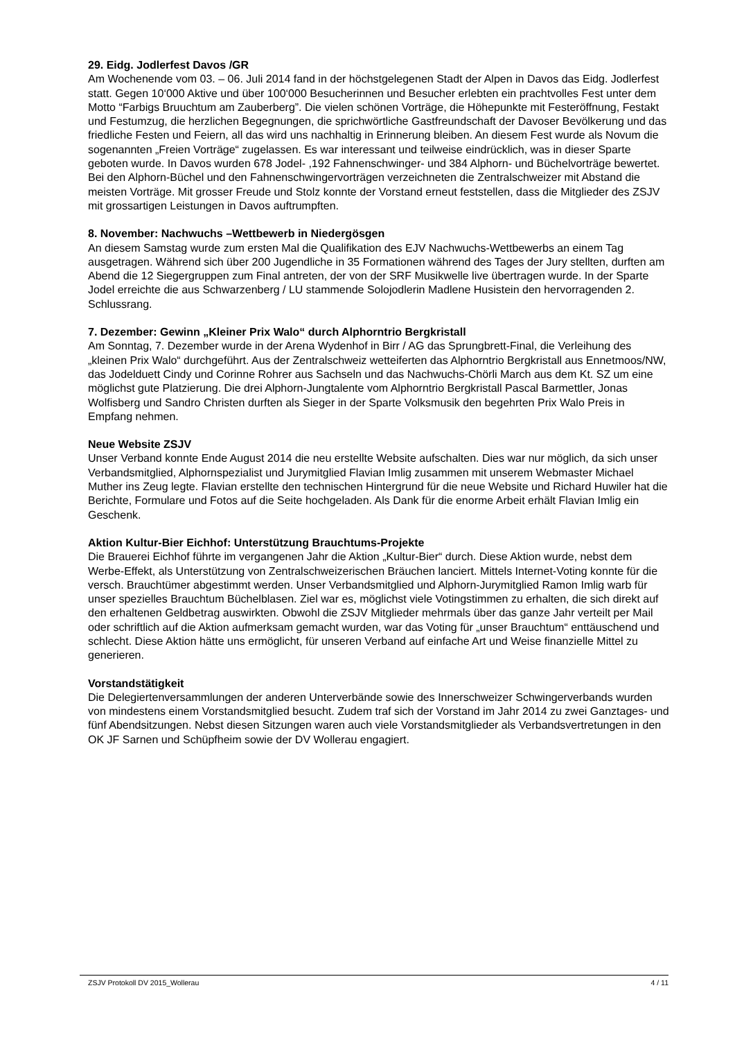29. Eidg. Jodlerfest Davos /GR
Am Wochenende vom 03. – 06. Juli 2014 fand in der höchstgelegenen Stadt der Alpen in Davos das Eidg. Jodlerfest statt. Gegen 10‘000 Aktive und über 100‘000 Besucherinnen und Besucher erlebten ein prachtvolles Fest unter dem Motto “Farbigs Bruuchtum am Zauberberg”. Die vielen schönen Vorträge, die Höhepunkte mit Festeröffnung, Festakt und Festumzug, die herzlichen Begegnungen, die sprichwörtliche Gastfreundschaft der Davoser Bevölkerung und das friedliche Festen und Feiern, all das wird uns nachhaltig in Erinnerung bleiben. An diesem Fest wurde als Novum die sogenannten „Freien Vorträge“ zugelassen. Es war interessant und teilweise eindrücklich, was in dieser Sparte geboten wurde. In Davos wurden 678 Jodel- ,192 Fahnenschwinger- und 384 Alphorn- und Büchelvorträge bewertet. Bei den Alphorn-Büchel und den Fahnenschwingervorträgen verzeichneten die Zentralschweizer mit Abstand die meisten Vorträge. Mit grosser Freude und Stolz konnte der Vorstand erneut feststellen, dass die Mitglieder des ZSJV mit grossartigen Leistungen in Davos auftrumpften.
8. November: Nachwuchs –Wettbewerb in Niedergösgen
An diesem Samstag wurde zum ersten Mal die Qualifikation des EJV Nachwuchs-Wettbewerbs an einem Tag ausgetragen. Während sich über 200 Jugendliche in 35 Formationen während des Tages der Jury stellten, durften am Abend die 12 Siegergruppen zum Final antreten, der von der SRF Musikwelle live übertragen wurde. In der Sparte Jodel erreichte die aus Schwarzenberg / LU stammende Solojodlerin Madlene Husistein den hervorragenden 2. Schlussrang.
7. Dezember: Gewinn „Kleiner Prix Walo“ durch Alphorntrio Bergkristall
Am Sonntag, 7. Dezember wurde in der Arena Wydenhof in Birr / AG das Sprungbrett-Final, die Verleihung des „kleinen Prix Walo“ durchgeführt. Aus der Zentralschweiz wetteiferten das Alphorntrio Bergkristall aus Ennetmoos/NW, das Jodelduett Cindy und Corinne Rohrer aus Sachseln und das Nachwuchs-Chörli March aus dem Kt. SZ um eine möglichst gute Platzierung. Die drei Alphorn-Jungtalente vom Alphorntrio Bergkristall Pascal Barmettler, Jonas Wolfisberg und Sandro Christen durften als Sieger in der Sparte Volksmusik den begehrten Prix Walo Preis in Empfang nehmen.
Neue Website ZSJV
Unser Verband konnte Ende August 2014 die neu erstellte Website aufschalten. Dies war nur möglich, da sich unser Verbandsmitglied, Alphornspezialist und Jurymitglied Flavian Imlig zusammen mit unserem Webmaster Michael Muther ins Zeug legte. Flavian erstellte den technischen Hintergrund für die neue Website und Richard Huwiler hat die Berichte, Formulare und Fotos auf die Seite hochgeladen. Als Dank für die enorme Arbeit erhält Flavian Imlig ein Geschenk.
Aktion Kultur-Bier Eichhof: Unterstützung Brauchtums-Projekte
Die Brauerei Eichhof führte im vergangenen Jahr die Aktion „Kultur-Bier“ durch. Diese Aktion wurde, nebst dem Werbe-Effekt, als Unterstützung von Zentralschweizerischen Bräuchen lanciert. Mittels Internet-Voting konnte für die versch. Brauchtümer abgestimmt werden. Unser Verbandsmitglied und Alphorn-Jurymitglied Ramon Imlig warb für unser spezielles Brauchtum Büchelblasen. Ziel war es, möglichst viele Votingstimmen zu erhalten, die sich direkt auf den erhaltenen Geldbetrag auswirkten. Obwohl die ZSJV Mitglieder mehrmals über das ganze Jahr verteilt per Mail oder schriftlich auf die Aktion aufmerksam gemacht wurden, war das Voting für „unser Brauchtum“ enttäuschend und schlecht. Diese Aktion hätte uns ermöglicht, für unseren Verband auf einfache Art und Weise finanzielle Mittel zu generieren.
Vorstandstätigkeit
Die Delegiertenversammlungen der anderen Unterverbände sowie des Innerschweizer Schwingerverbands wurden von mindestens einem Vorstandsmitglied besucht. Zudem traf sich der Vorstand im Jahr 2014 zu zwei Ganztages- und fünf Abendsitzungen. Nebst diesen Sitzungen waren auch viele Vorstandsmitglieder als Verbandsvertretungen in den OK JF Sarnen und Schüpfheim sowie der DV Wollerau engagiert.
ZSJV Protokoll DV 2015_Wollerau 4 / 11